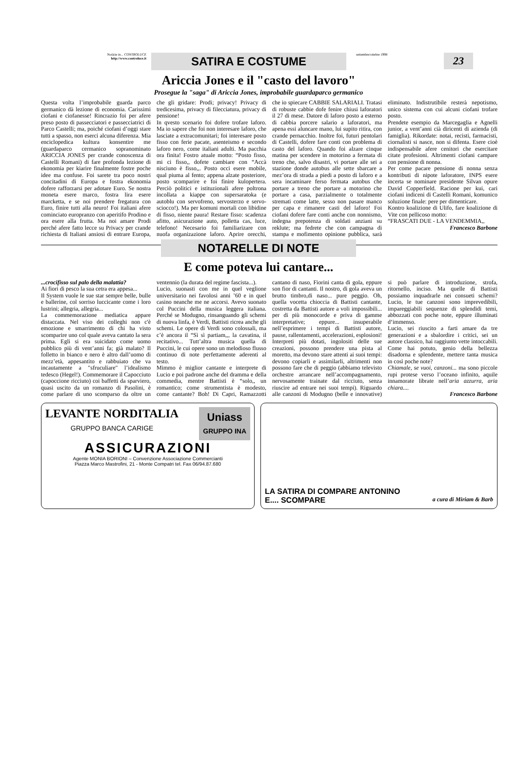Notizie in... CONTROLUCE
http://www.controluce.it
SATIRA E COSTUME
settembre/ottebre 1998
23
Ariccia Jones e il "casto del lavoro"
Prosegue la "saga" di Ariccia Jones, improbabile guardaparco germanico
Questa volta l’improbabile guarda parco germanico dà lezione di economia. Carissimi ciofani e ciofanesse! Rincrazio foi per afere preso posto di passecciatori e passecciatrici di Parco Castelli; ma, poiché ciofani d’oggi stare tutti a spasso, non eserci alcuna diferenza. Mia enciclopedica kultura konsentire me (guardaparco cermanico sopranominato ARICCIA JONES per crande conoscenza di Castelli Romani) di fare profonda lezione di ekonomia per kiarire finalmente fostre poche idee ma confuse. Foi sarete tra poco nostri concitadini di Europa e fostra ekonomia dofere rafforzarsi per adotare Euro. Se nostra moneta esere marco, fostra lira esere marcketta, e se noi prendere fregatura con Euro, finire tutti alla neuro! Foi italiani afere cominciato europranzo con aperitifo Prodino e ora esere alla frutta. Ma noi amare Prodi perché afere fatto lecce su Privacy per crande richiesta di Italiani ansiosi di entrare Europa, che gli gridare: Prodi; privacy! Privacy di tredicesima, privacy di filecciatura, privacy di pensione!
In qvesto scenario foi dofere trofare laforo. Ma io sapere che foi non interesare laforo, che lasciate a extracomunitari; foi interesare posto fisso con ferie pacate, asenteismo e secondo laforo nero, come italiani adulti. Ma pacchia ora finita! Fostro atuale motto: “Posto fisso, mi ci fisso,, dofete cambiare con “Accà nisciuno è fisso,,. Posto occi esere mobile, qual piuma al fento; appena alzate posteriore, posto scomparire e foi finire kulopertera. Perciò politici e istituzionali afere poltrona incollata a kiappe con supersaratoka (e autoblu con servofreno, servosterzo e servo-sciocco!). Ma per komuni mortali con libidine di fisso, niente paura! Restare fisso: scadenza afitto, asicurazione auto, polletta cas, luce, telefono! Necesario foi familiarizare con nuofa organizazione laforo. Aprire orecchi, che io spiecare CABBIE SALARIALI. Tratasi di robuste cabbie dofe fenire chiusi laforatori il 27 di mese. Datore di laforo posto a esterno di cabbia porcere salario a laforatori, ma apena essi aluncare mano, lui supito ritira, con crande pernacchio. Inoltre foi, futuri pentolari di Castelli, dofere fare conti con problema di casto del laforo. Quando foi alzare cinque matina per scendere in motorino a fermata di treno che, salvo disastri, vi portare alle sei a stazione donde autobus alle sette sbarcare a mez’ora di strada a piedi a posto di laforo e a sera incaminare ferso fermata autobus che portare a treno che portare a motorino che portare a casa, parzialmente o totalmente stremati come latte, sesso non pasare manco per capa e rimanere casti del laforo! Foi ciofani dofere fare conti anche con nonnismo, indegna prepotenza di soldati anziani su reklute; ma fedrete che con campagna di stampa e mofimento opinione pubblica, sarà eliminato. Indistrutibile resterà nepotismo, unico sistema con cui alcuni ciofani trofare posto.
Prendete esempio da Marcegaglia e Agnelli junior, a vent’anni cià diricenti di azienda (di famiglia). Rikordate: notai, recisti, farmacisti, ciornalisti si nasce, non si difenta. Esere cioè indispensabile afere cenitori che esercitare citate profesioni. Altrimenti ciofani campare con pensione di nonna.
Per come pacare pensione di nonna senza kontributi di nipote laforatore, INPS esere incerta se nominare presidente Silvan opure David Copperfield. Racione per kui, cari ciofani indiceni di Castelli Romani, komunico soluzione finale: pere per dimenticare.
Kontro koalizione di Ulifo, fare koalizione di Vite con pellicoso motto:
“FRASCATI DUE - LA VENDEMMIA,,
Francesco Barbone
NOTARELLE DI NOTE
E come poteva lui cantare...
...crocifisso sul palo della malattia?
Ai fiori di pesco la sua cetra era appesa...
Il System vuole le sue star sempre belle, bulle e ballerine, col sorriso luccicante come i loro lustrini; allegria, allegria...
La commemorazione mediatica appare distaccata. Nel viso dei colleghi non c'è emozione e smarrimento di chi ha visto scomparire uno col quale aveva cantato la sera prima. Egli si era suicidato come uomo pubblico più di vent’anni fa; già malato? Il folletto in bianco e nero è altro dall’uomo di mezz’età, appesantito e rabbuiato che va incautamente a "sfruculiare" l’idealismo tedesco (Hegel!). Commemorare il Capocciuto (capoccione ricciuto) coi baffetti da sparviero, quasi uscito da un romanzo di Pasolini, è come parlare di uno scomparso da oltre un ventennio (la durata del regime fascista...).
Lucio, suonasti con me in quel veglione universitario nei favolosi anni ’60 e in quel casino neanche me ne accorsi. Avevo suonato col Puccini della musica leggera italiana. Perché se Modugno, rinsanguando gli schemi di nuova linfa, è Verdi, Battisti ricrea anche gli schemi. Le opere di Verdi sono colossali, ma c’è ancora il “Sì sì partiam,,, la cavatina, il recitativo... Tutt’altra musica quella di Puccini, le cui opere sono un melodioso flusso continuo di note perfettamente aderenti al testo.
Mimmo è miglior cantante e interprete di Lucio e poi padrone anche del dramma e della commedia, mentre Battisti è “solo,, un romantico; come strumentista è modesto, come cantante? Boh! Di Capri, Ramazzotti cantano di naso, Fiorini canta di gola, eppure son fior di cantanti. Il nostro, di gola aveva un brutto timbro,di naso... pure peggio. Oh, quella vocetta chioccia di Battisti cantante, costretta da Battisti autore a voli impossibili... per di più monocorde e priva di gamme interpretative; eppure... insuperabile nell’esprimere i tempi di Battisti autore, pause, rallentamenti, accelerazioni, esplosioni! Interpreti più dotati, ingolositi delle sue creazioni, possono prendere una pista al moretto, ma devono stare attenti ai suoi tempi: devono copiarli e assimilarli, altrimenti non possono fare che di peggio (abbiamo televisto orchestre arrancare nell’accompagnamento, nervosamente trainate dal ricciuto, senza riuscire ad entrare nei suoi tempi). Riguardo alle canzoni di Modugno (belle e innovative) si può parlare di introduzione, strofa, ritornello, inciso. Ma quelle di Battisti possiamo inquadrarle nei consueti schemi? Lucio, le tue canzoni sono imprevedibili, impareggiabili sequenze di splendidi temi, abbozzati con poche note, eppure illuminati d‘immenso.
Lucio, sei riuscito a farti amare da tre generazioni e a sbalordire i critici, sei un autore classico, hai raggiunto vette intoccabili. Come hai potuto, genio della bellezza disadorna e splendente, mettere tanta musica in così poche note?
Chiamale, se vuoi, canzoni... ma sono piccole rupi protese verso l’oceano infinito, aquile innamorate librate nell’aria azzurra, aria chiara....
Francesco Barbone
LEVANTE NORDITALIA
GRUPPO BANCA CARIGE
Uniass
GRUPPO INA
ASSICURAZIONI
Agente MONIA BORIONI – Convenzione Associazione Commercianti
Piazza Marco Mastrofini, 21 - Monte Compatri tel. Fax 06/94.87.680
LA SATIRA DI COMPARE ANTONINO
E.... SCOMPARE a cura di Miriam & Barb